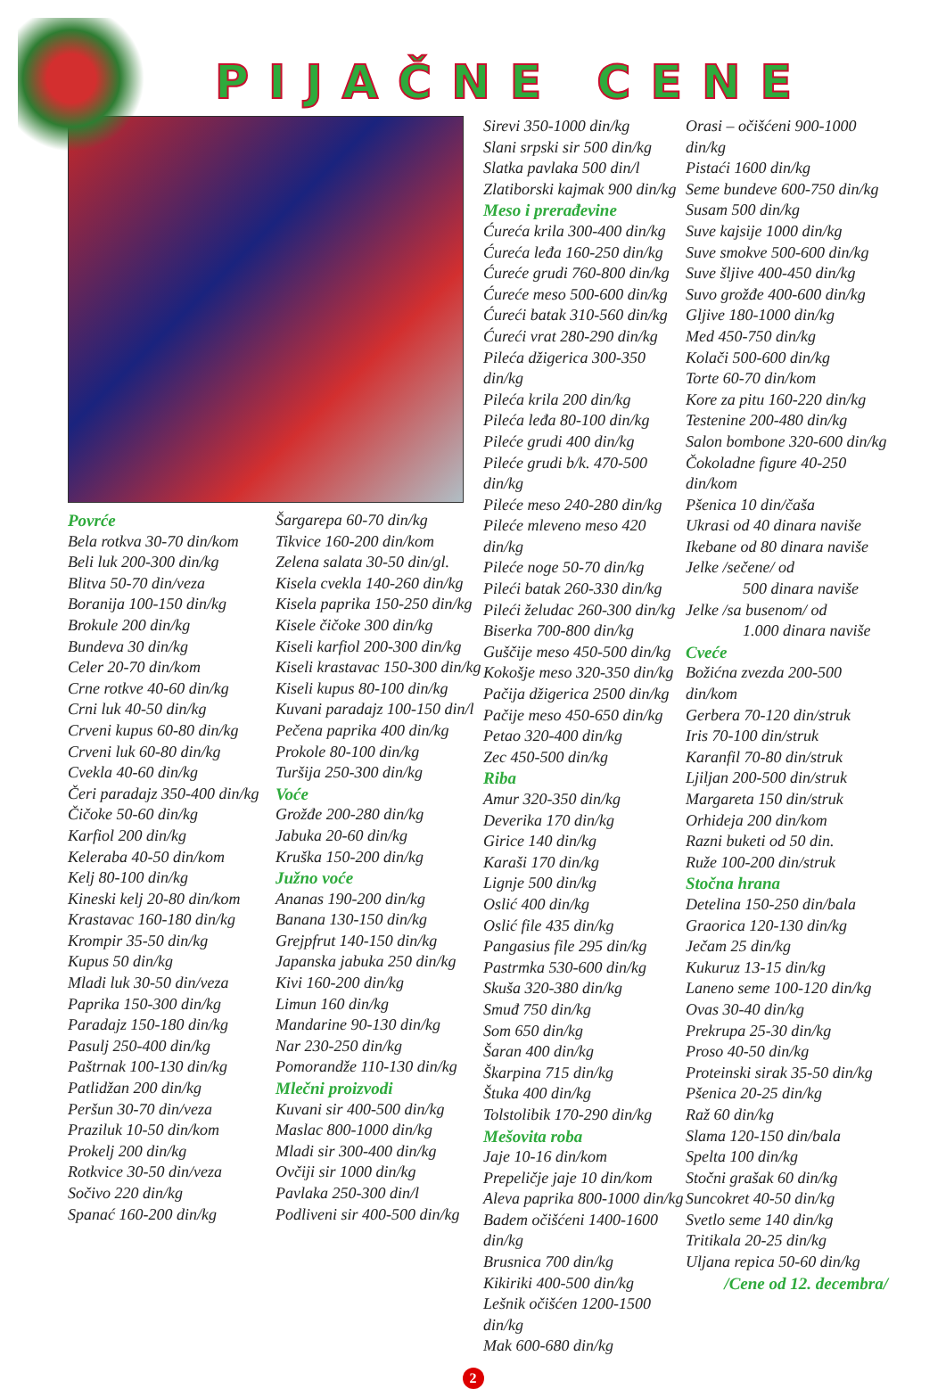PIJAČNE CENE
Povrće
Bela rotkva 30-70 din/kom
Beli luk 200-300 din/kg
Blitva 50-70 din/veza
Boranija 100-150 din/kg
Brokule 200 din/kg
Bundeva 30 din/kg
Celer 20-70 din/kom
Crne rotkve 40-60 din/kg
Crni luk 40-50 din/kg
Crveni kupus 60-80 din/kg
Crveni luk 60-80 din/kg
Cvekla 40-60 din/kg
Čeri paradajz 350-400 din/kg
Čičoke 50-60 din/kg
Karfiol 200 din/kg
Keleraba 40-50 din/kom
Kelj 80-100 din/kg
Kineski kelj 20-80 din/kom
Krastavac 160-180 din/kg
Krompir 35-50 din/kg
Kupus 50 din/kg
Mladi luk 30-50 din/veza
Paprika 150-300 din/kg
Paradajz 150-180 din/kg
Pasulj 250-400 din/kg
Paštrnak 100-130 din/kg
Patlidžan 200 din/kg
Peršun 30-70 din/veza
Praziluk 10-50 din/kom
Prokelj 200 din/kg
Rotkvice 30-50 din/veza
Sočivo 220 din/kg
Spanać 160-200 din/kg
Šargarepa 60-70 din/kg
Tikvice 160-200 din/kom
Zelena salata 30-50 din/gl.
Kisela cvekla 140-260 din/kg
Kisela paprika 150-250 din/kg
Kisele čičoke 300 din/kg
Kiseli karfiol 200-300 din/kg
Kiseli krastavac 150-300 din/kg
Kiseli kupus 80-100 din/kg
Kuvani paradajz 100-150 din/l
Pečena paprika 400 din/kg
Prokole 80-100 din/kg
Turšija 250-300 din/kg
Voće
Grožđe 200-280 din/kg
Jabuka 20-60 din/kg
Kruška 150-200 din/kg
Južno voće
Ananas 190-200 din/kg
Banana 130-150 din/kg
Grejpfrut 140-150 din/kg
Japanska jabuka 250 din/kg
Kivi 160-200 din/kg
Limun 160 din/kg
Mandarine 90-130 din/kg
Nar 230-250 din/kg
Pomorandže 110-130 din/kg
Mlečni proizvodi
Kuvani sir 400-500 din/kg
Maslac 800-1000 din/kg
Mladi sir 300-400 din/kg
Ovčiji sir 1000 din/kg
Pavlaka 250-300 din/l
Podliveni sir 400-500 din/kg
Sirevi 350-1000 din/kg
Slani srpski sir 500 din/kg
Slatka pavlaka 500 din/l
Zlatiborski kajmak 900 din/kg
Meso i prerađevine
Ćureća krila 300-400 din/kg
Ćureća leđa 160-250 din/kg
Ćureće grudi 760-800 din/kg
Ćureće meso 500-600 din/kg
Ćureći batak 310-560 din/kg
Ćureći vrat 280-290 din/kg
Pileća džigerica 300-350 din/kg
Pileća krila 200 din/kg
Pileća leđa 80-100 din/kg
Pileće grudi 400 din/kg
Pileće grudi b/k. 470-500 din/kg
Pileće meso 240-280 din/kg
Pileće mleveno meso 420 din/kg
Pileće noge 50-70 din/kg
Pileći batak 260-330 din/kg
Pileći želudac 260-300 din/kg
Biserka 700-800 din/kg
Guščije meso 450-500 din/kg
Kokošje meso 320-350 din/kg
Pačija džigerica 2500 din/kg
Pačije meso 450-650 din/kg
Petao 320-400 din/kg
Zec 450-500 din/kg
Riba
Amur 320-350 din/kg
Deverika 170 din/kg
Girice 140 din/kg
Karaši 170 din/kg
Lignje 500 din/kg
Oslić 400 din/kg
Oslić file 435 din/kg
Pangasius file 295 din/kg
Pastrmka 530-600 din/kg
Skuša 320-380 din/kg
Smuđ 750 din/kg
Som 650 din/kg
Šaran 400 din/kg
Škarpina 715 din/kg
Štuka 400 din/kg
Tolstolibik 170-290 din/kg
Mešovita roba
Jaje 10-16 din/kom
Prepeličje jaje 10 din/kom
Aleva paprika 800-1000 din/kg
Badem očišćeni 1400-1600 din/kg
Brusnica 700 din/kg
Kikiriki 400-500 din/kg
Lešnik očišćen 1200-1500 din/kg
Mak 600-680 din/kg
Orasi – očišćeni 900-1000 din/kg
Pistaći 1600 din/kg
Seme bundeve 600-750 din/kg
Susam 500 din/kg
Suve kajsije 1000 din/kg
Suve smokve 500-600 din/kg
Suve šljive 400-450 din/kg
Suvo grožđe 400-600 din/kg
Gljive 180-1000 din/kg
Med 450-750 din/kg
Kolači 500-600 din/kg
Torte 60-70 din/kom
Kore za pitu 160-220 din/kg
Testenine 200-480 din/kg
Salon bombone 320-600 din/kg
Čokoladne figure 40-250 din/kom
Pšenica 10 din/čaša
Ukrasi od 40 dinara naviše
Ikebane od 80 dinara naviše
Jelke /sečene/ od
500 dinara naviše
Jelke /sa busenom/ od
1.000 dinara naviše
Cveće
Božićna zvezda 200-500 din/kom
Gerbera 70-120 din/struk
Iris 70-100 din/struk
Karanfil 70-80 din/struk
Ljiljan 200-500 din/struk
Margareta 150 din/struk
Orhideja 200 din/kom
Razni buketi od 50 din.
Ruže 100-200 din/struk
Stočna hrana
Detelina 150-250 din/bala
Graorica 120-130 din/kg
Ječam 25 din/kg
Kukuruz 13-15 din/kg
Laneno seme 100-120 din/kg
Ovas 30-40 din/kg
Prekrupa 25-30 din/kg
Proso 40-50 din/kg
Proteinski sirak 35-50 din/kg
Pšenica 20-25 din/kg
Raž 60 din/kg
Slama 120-150 din/bala
Spelta 100 din/kg
Stočni grašak 60 din/kg
Suncokret 40-50 din/kg
Svetlo seme 140 din/kg
Tritikala 20-25 din/kg
Uljana repica 50-60 din/kg
/Cene od 12. decembra/
2